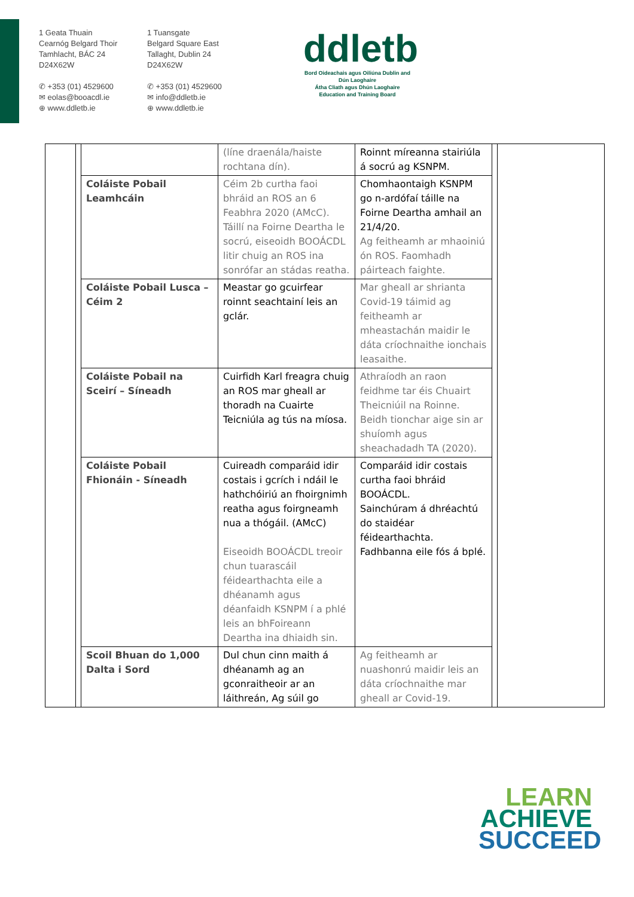1 Geata Thuain
Cearnóg Belgard Thoir
Tamhlacht, BÁC 24
D24X62W
✆ +353 (01) 4529600
✉ eolas@booacdl.ie
⊕ www.ddletb.ie
1 Tuansgate
Belgard Square East
Tallaght, Dublin 24
D24X62W
✆ +353 (01) 4529600
✉ info@ddletb.ie
⊕ www.ddletb.ie
ddletb
Bord Oideachais agus Oiliúna Dublin and Dún Laoghaire
Átha Cliath agus Dhún Laoghaire Education and Training Board
| | | | (líne draenála/haiste rochtana dín). | Roinnt míreanna stairiúla á socrú ag KSNPM. | | |
| | | Coláiste Pobail Leamhcáin | Céim 2b curtha faoi bhráid an ROS an 6 Feabhra 2020 (AMcC). Táillí na Foirne Deartha le socrú, eiseoidh BOOÁCDL litir chuig an ROS ina sonrófar an stádas reatha. | Chomhaontaigh KSNPM go n-ardófaí táille na Foirne Deartha amhail an 21/4/20. Ag feitheamh ar mhaoiniú ón ROS. Faomhadh páirteach faighte. | | |
| | | Coláiste Pobail Lusca – Céim 2 | Meastar go gcuirfear roinnt seachtainí leis an gclár. | Mar gheall ar shrianta Covid-19 táimid ag feitheamh ar mheastachán maidir le dáta críochnaithe ionchais leasaithe. | | |
| | | Coláiste Pobail na Sceirí – Síneadh | Cuirfidh Karl freagra chuig an ROS mar gheall ar thoradh na Cuairte Teicniúla ag tús na míosa. | Athraíodh an raon feidhme tar éis Chuairt Theicniúil na Roinne. Beidh tionchar aige sin ar shuíomh agus sheachadadh TA (2020). | | |
| | | Coláiste Pobail Fhionáin - Síneadh | Cuireadh comparáid idir costais i gcrích i ndáil le hathchóiriú an fhoirgnimh reatha agus foirgneamh nua a thógáil. (AMcC) Eiseoidh BOOÁCDL treoir chun tuarascáil féidearthachta eile a dhéanamh agus déanfaidh KSNPM í a phlé leis an bhFoireann Deartha ina dhiaidh sin. | Comparáid idir costais curtha faoi bhráid BOOÁCDL. Sainchúram á dhréachtú do staidéar féidearthachta. Fadhbanna eile fós á bplé. | | |
| | | Scoil Bhuan do 1,000 Dalta i Sord | Dul chun cinn maith á dhéanamh ag an gconraitheoir ar an láithreán, Ag súil go | Ag feitheamh ar nuashonrú maidir leis an dáta críochnaithe mar gheall ar Covid-19. | | |
LEARN
ACHIEVE
SUCCEED